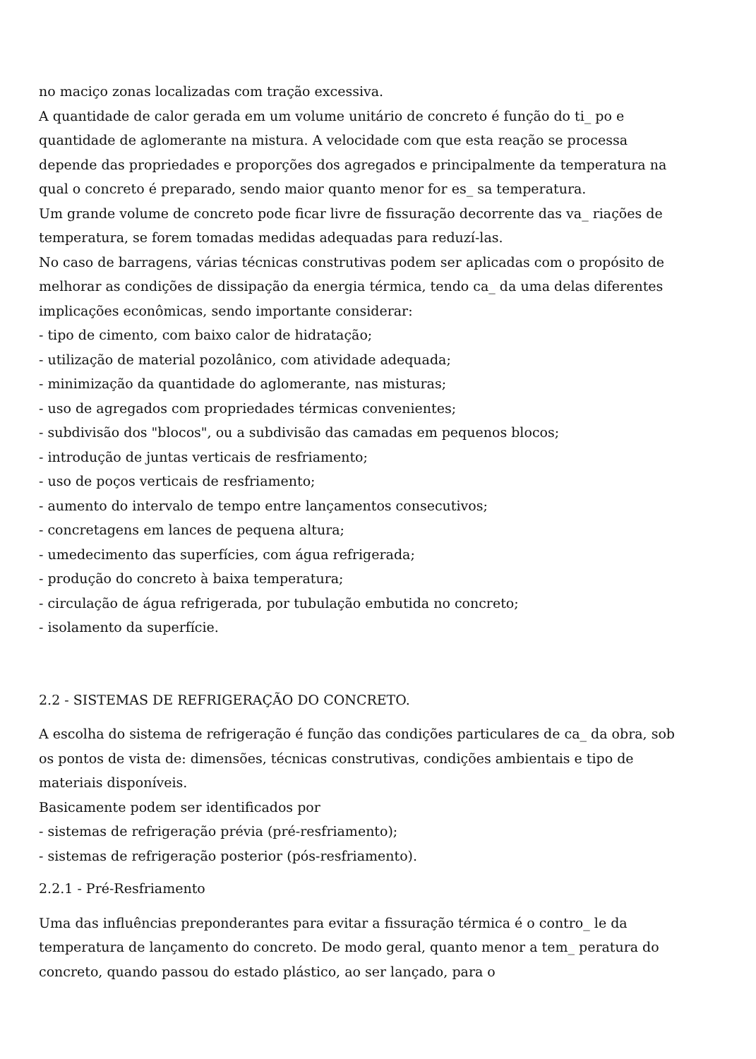no maciço zonas localizadas com tração excessiva.
A quantidade de calor gerada em um volume unitário de concreto é função do ti_ po e quantidade de aglomerante na mistura. A velocidade com que esta reação se processa depende das propriedades e proporções dos agregados e principalmente da temperatura na qual o concreto é preparado, sendo maior quanto menor for es_ sa temperatura.
Um grande volume de concreto pode ficar livre de fissuração decorrente das va_ riações de temperatura, se forem tomadas medidas adequadas para reduzí-las.
No caso de barragens, várias técnicas construtivas podem ser aplicadas com o propósito de melhorar as condições de dissipação da energia térmica, tendo ca_ da uma delas diferentes implicações econômicas, sendo importante considerar:
- tipo de cimento, com baixo calor de hidratação;
- utilização de material pozolânico, com atividade adequada;
- minimização da quantidade do aglomerante, nas misturas;
- uso de agregados com propriedades térmicas convenientes;
- subdivisão dos "blocos", ou a subdivisão das camadas em pequenos blocos;
- introdução de juntas verticais de resfriamento;
- uso de poços verticais de resfriamento;
- aumento do intervalo de tempo entre lançamentos consecutivos;
- concretagens em lances de pequena altura;
- umedecimento das superfícies, com água refrigerada;
- produção do concreto à baixa temperatura;
- circulação de água refrigerada, por tubulação embutida no concreto;
- isolamento da superfície.
2.2 - SISTEMAS DE REFRIGERAÇÃO DO CONCRETO.
A escolha do sistema de refrigeração é função das condições particulares de ca_ da obra, sob os pontos de vista de: dimensões, técnicas construtivas, condições ambientais e tipo de materiais disponíveis.
Basicamente podem ser identificados por
- sistemas de refrigeração prévia (pré-resfriamento);
- sistemas de refrigeração posterior (pós-resfriamento).
2.2.1 - Pré-Resfriamento
Uma das influências preponderantes para evitar a fissuração térmica é o contro_ le da temperatura de lançamento do concreto. De modo geral, quanto menor a tem_ peratura do concreto, quando passou do estado plástico, ao ser lançado, para o